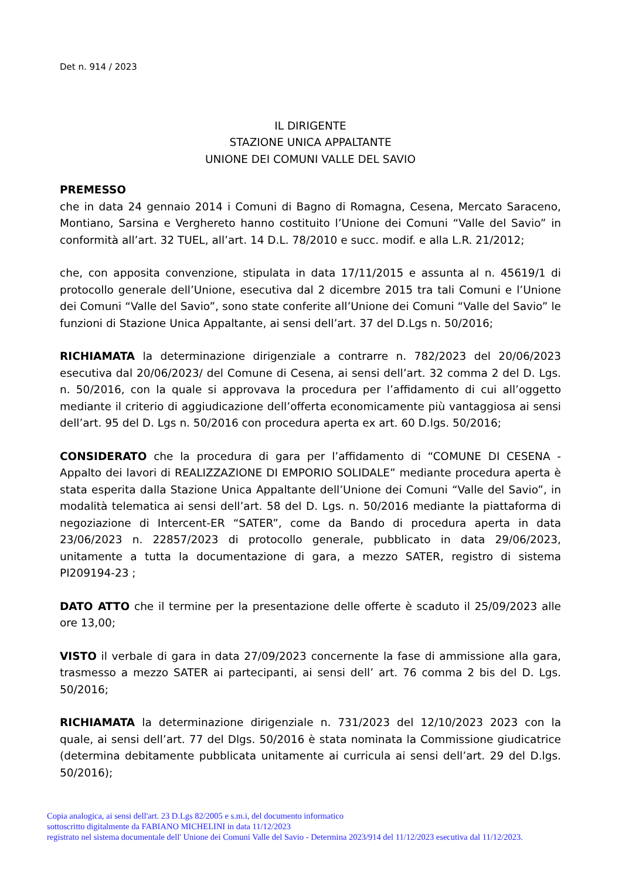Det n. 914 / 2023
IL DIRIGENTE
STAZIONE UNICA APPALTANTE
UNIONE DEI COMUNI VALLE DEL SAVIO
PREMESSO
che in data 24 gennaio 2014 i Comuni di Bagno di Romagna, Cesena, Mercato Saraceno, Montiano, Sarsina e Verghereto hanno costituito l’Unione dei Comuni “Valle del Savio” in conformità all’art. 32 TUEL, all’art. 14 D.L. 78/2010 e succ. modif. e alla L.R. 21/2012;
che, con apposita convenzione, stipulata in data 17/11/2015 e assunta al n. 45619/1 di protocollo generale dell’Unione, esecutiva dal 2 dicembre 2015 tra tali Comuni e l’Unione dei Comuni “Valle del Savio”, sono state conferite all’Unione dei Comuni “Valle del Savio” le funzioni di Stazione Unica Appaltante, ai sensi dell’art. 37 del D.Lgs n. 50/2016;
RICHIAMATA la determinazione dirigenziale a contrarre n. 782/2023 del 20/06/2023 esecutiva dal 20/06/2023/ del Comune di Cesena, ai sensi dell’art. 32 comma 2 del D. Lgs. n. 50/2016, con la quale si approvava la procedura per l’affidamento di cui all’oggetto mediante il criterio di aggiudicazione dell’offerta economicamente più vantaggiosa ai sensi dell’art. 95 del D. Lgs n. 50/2016 con procedura aperta ex art. 60 D.lgs. 50/2016;
CONSIDERATO che la procedura di gara per l’affidamento di “COMUNE DI CESENA - Appalto dei lavori di REALIZZAZIONE DI EMPORIO SOLIDALE” mediante procedura aperta è stata esperita dalla Stazione Unica Appaltante dell’Unione dei Comuni “Valle del Savio”, in modalità telematica ai sensi dell’art. 58 del D. Lgs. n. 50/2016 mediante la piattaforma di negoziazione di Intercent-ER “SATER”, come da Bando di procedura aperta in data 23/06/2023 n. 22857/2023 di protocollo generale, pubblicato in data 29/06/2023, unitamente a tutta la documentazione di gara, a mezzo SATER, registro di sistema PI209194-23 ;
DATO ATTO che il termine per la presentazione delle offerte è scaduto il 25/09/2023 alle ore 13,00;
VISTO il verbale di gara in data 27/09/2023 concernente la fase di ammissione alla gara, trasmesso a mezzo SATER ai partecipanti, ai sensi dell’ art. 76 comma 2 bis del D. Lgs. 50/2016;
RICHIAMATA la determinazione dirigenziale n. 731/2023 del 12/10/2023 2023 con la quale, ai sensi dell’art. 77 del Dlgs. 50/2016 è stata nominata la Commissione giudicatrice (determina debitamente pubblicata unitamente ai curricula ai sensi dell’art. 29 del D.lgs. 50/2016);
Copia analogica, ai sensi dell'art. 23 D.Lgs 82/2005 e s.m.i, del documento informatico
sottoscritto digitalmente da FABIANO MICHELINI in data 11/12/2023
registrato nel sistema documentale dell' Unione dei Comuni Valle del Savio - Determina 2023/914 del 11/12/2023 esecutiva dal 11/12/2023.